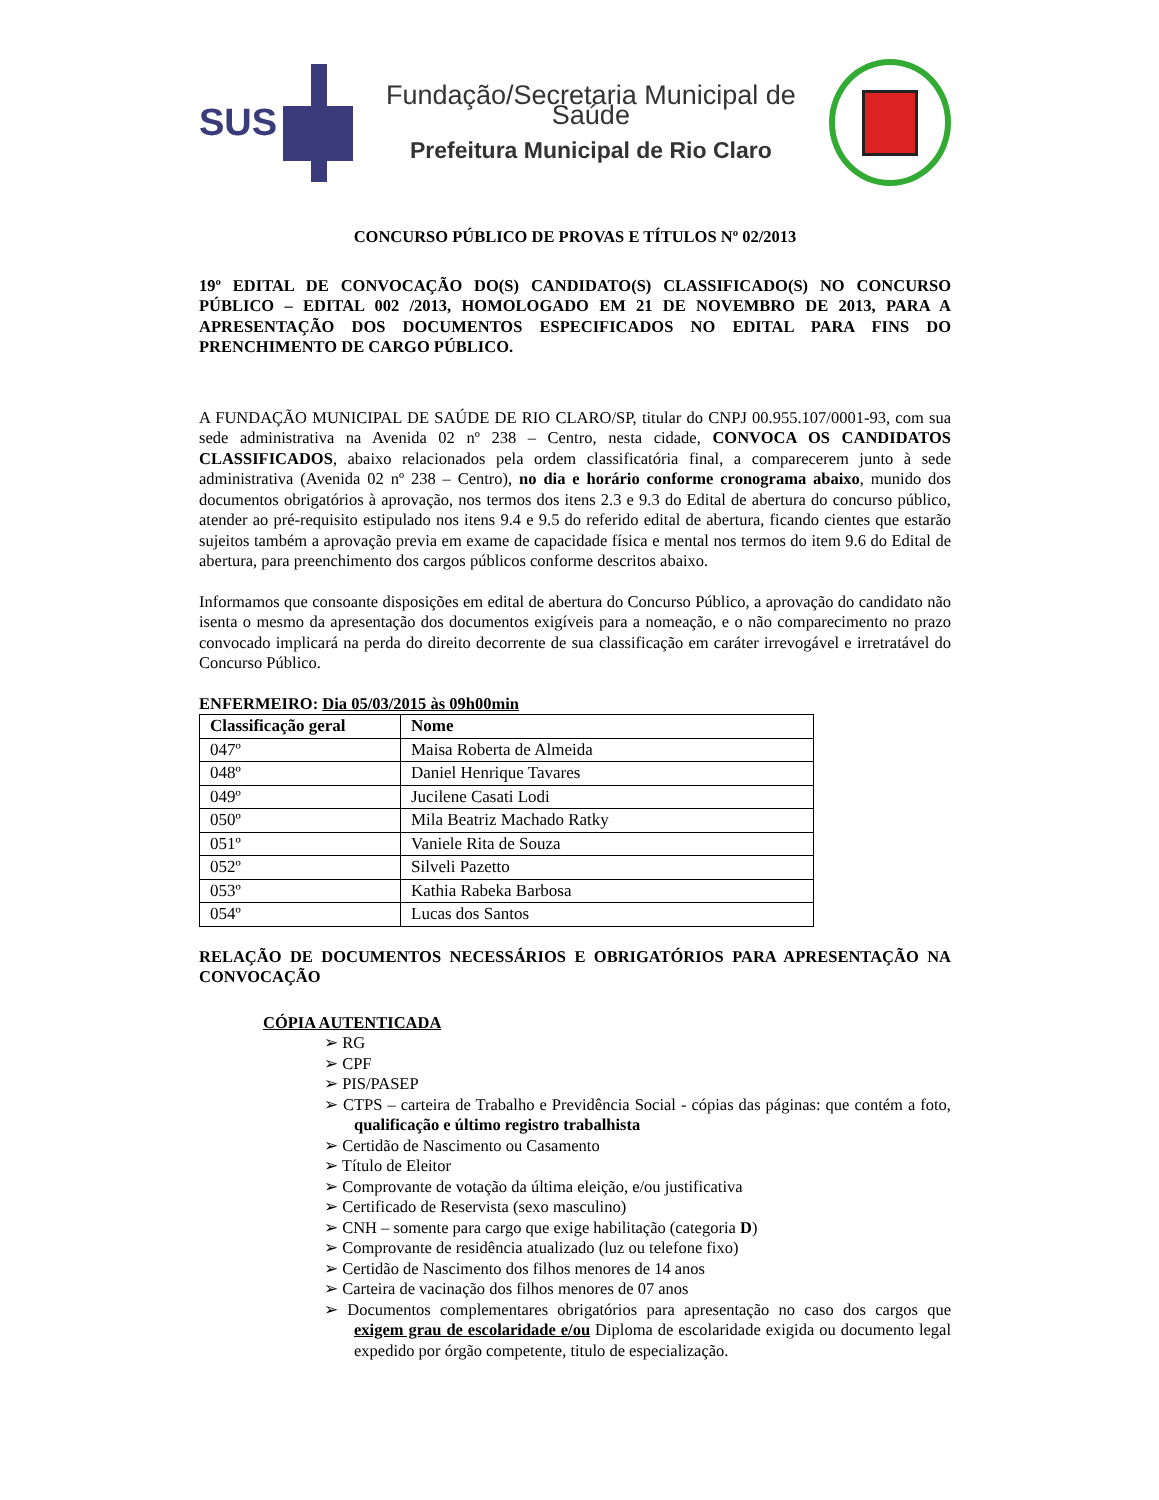SUS
Fundação/Secretaria Municipal de Saúde
Prefeitura Municipal de Rio Claro
CONCURSO PÚBLICO DE PROVAS E TÍTULOS Nº 02/2013
19º EDITAL DE CONVOCAÇÃO DO(S) CANDIDATO(S) CLASSIFICADO(S) NO CONCURSO PÚBLICO – EDITAL 002 /2013, HOMOLOGADO EM 21 DE NOVEMBRO DE 2013, PARA A APRESENTAÇÃO DOS DOCUMENTOS ESPECIFICADOS NO EDITAL PARA FINS DO PRENCHIMENTO DE CARGO PÚBLICO.
A FUNDAÇÃO MUNICIPAL DE SAÚDE DE RIO CLARO/SP, titular do CNPJ 00.955.107/0001-93, com sua sede administrativa na Avenida 02 nº 238 – Centro, nesta cidade, CONVOCA OS CANDIDATOS CLASSIFICADOS, abaixo relacionados pela ordem classificatória final, a comparecerem junto à sede administrativa (Avenida 02 nº 238 – Centro), no dia e horário conforme cronograma abaixo, munido dos documentos obrigatórios à aprovação, nos termos dos itens 2.3 e 9.3 do Edital de abertura do concurso público, atender ao pré-requisito estipulado nos itens 9.4 e 9.5 do referido edital de abertura, ficando cientes que estarão sujeitos também a aprovação previa em exame de capacidade física e mental nos termos do item 9.6 do Edital de abertura, para preenchimento dos cargos públicos conforme descritos abaixo.
Informamos que consoante disposições em edital de abertura do Concurso Público, a aprovação do candidato não isenta o mesmo da apresentação dos documentos exigíveis para a nomeação, e o não comparecimento no prazo convocado implicará na perda do direito decorrente de sua classificação em caráter irrevogável e irretratável do Concurso Público.
ENFERMEIRO: Dia 05/03/2015 às 09h00min
| Classificação geral | Nome |
| --- | --- |
| 047º | Maisa Roberta de Almeida |
| 048º | Daniel Henrique Tavares |
| 049º | Jucilene Casati Lodi |
| 050º | Mila Beatriz Machado Ratky |
| 051º | Vaniele Rita de Souza |
| 052º | Silveli Pazetto |
| 053º | Kathia Rabeka Barbosa |
| 054º | Lucas dos Santos |
RELAÇÃO DE DOCUMENTOS NECESSÁRIOS E OBRIGATÓRIOS PARA APRESENTAÇÃO NA CONVOCAÇÃO
CÓPIA AUTENTICADA
➢ RG
➢ CPF
➢ PIS/PASEP
➢ CTPS – carteira de Trabalho e Previdência Social - cópias das páginas: que contém a foto, qualificação e último registro trabalhista
➢ Certidão de Nascimento ou Casamento
➢ Título de Eleitor
➢ Comprovante de votação da última eleição, e/ou justificativa
➢ Certificado de Reservista (sexo masculino)
➢ CNH – somente para cargo que exige habilitação (categoria D)
➢ Comprovante de residência atualizado (luz ou telefone fixo)
➢ Certidão de Nascimento dos filhos menores de 14 anos
➢ Carteira de vacinação dos filhos menores de 07 anos
➢ Documentos complementares obrigatórios para apresentação no caso dos cargos que exigem grau de escolaridade e/ou Diploma de escolaridade exigida ou documento legal expedido por órgão competente, titulo de especialização.